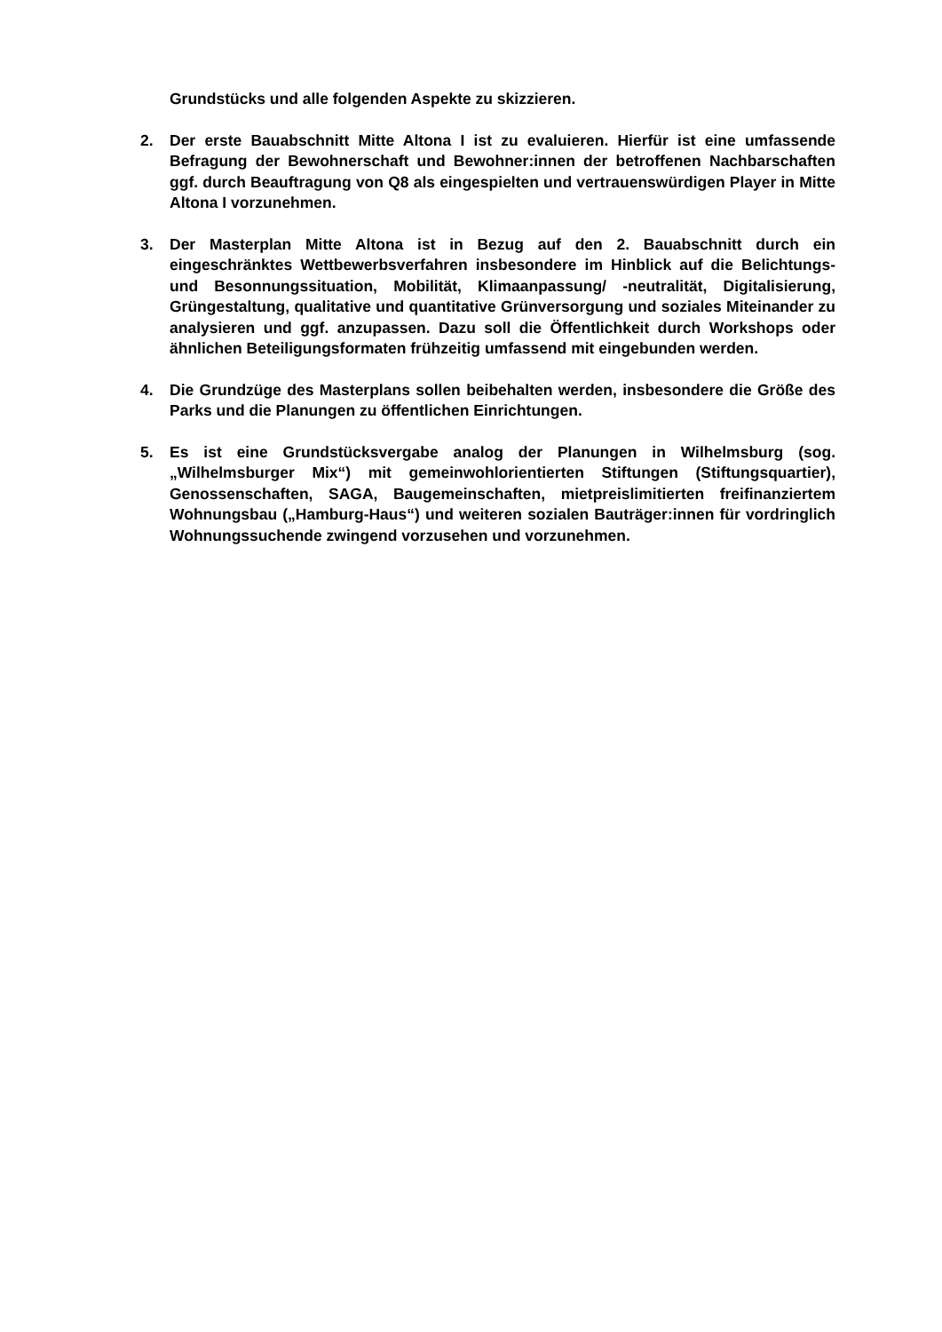Grundstücks und alle folgenden Aspekte zu skizzieren.
2. Der erste Bauabschnitt Mitte Altona I ist zu evaluieren. Hierfür ist eine umfassende Befragung der Bewohnerschaft und Bewohner:innen der betroffenen Nachbarschaften ggf. durch Beauftragung von Q8 als eingespielten und vertrauenswürdigen Player in Mitte Altona I vorzunehmen.
3. Der Masterplan Mitte Altona ist in Bezug auf den 2. Bauabschnitt durch ein eingeschränktes Wettbewerbsverfahren insbesondere im Hinblick auf die Belichtungs- und Besonnungssituation, Mobilität, Klimaanpassung/ -neutralität, Digitalisierung, Grüngestaltung, qualitative und quantitative Grünversorgung und soziales Miteinander zu analysieren und ggf. anzupassen. Dazu soll die Öffentlichkeit durch Workshops oder ähnlichen Beteiligungsformaten frühzeitig umfassend mit eingebunden werden.
4. Die Grundzüge des Masterplans sollen beibehalten werden, insbesondere die Größe des Parks und die Planungen zu öffentlichen Einrichtungen.
5. Es ist eine Grundstücksvergabe analog der Planungen in Wilhelmsburg (sog. „Wilhelmsburger Mix“) mit gemeinwohlorientierten Stiftungen (Stiftungsquartier), Genossenschaften, SAGA, Baugemeinschaften, mietpreislimitierten freifinanziertem Wohnungsbau („Hamburg-Haus“) und weiteren sozialen Bauträger:innen für vordringlich Wohnungssuchende zwingend vorzusehen und vorzunehmen.